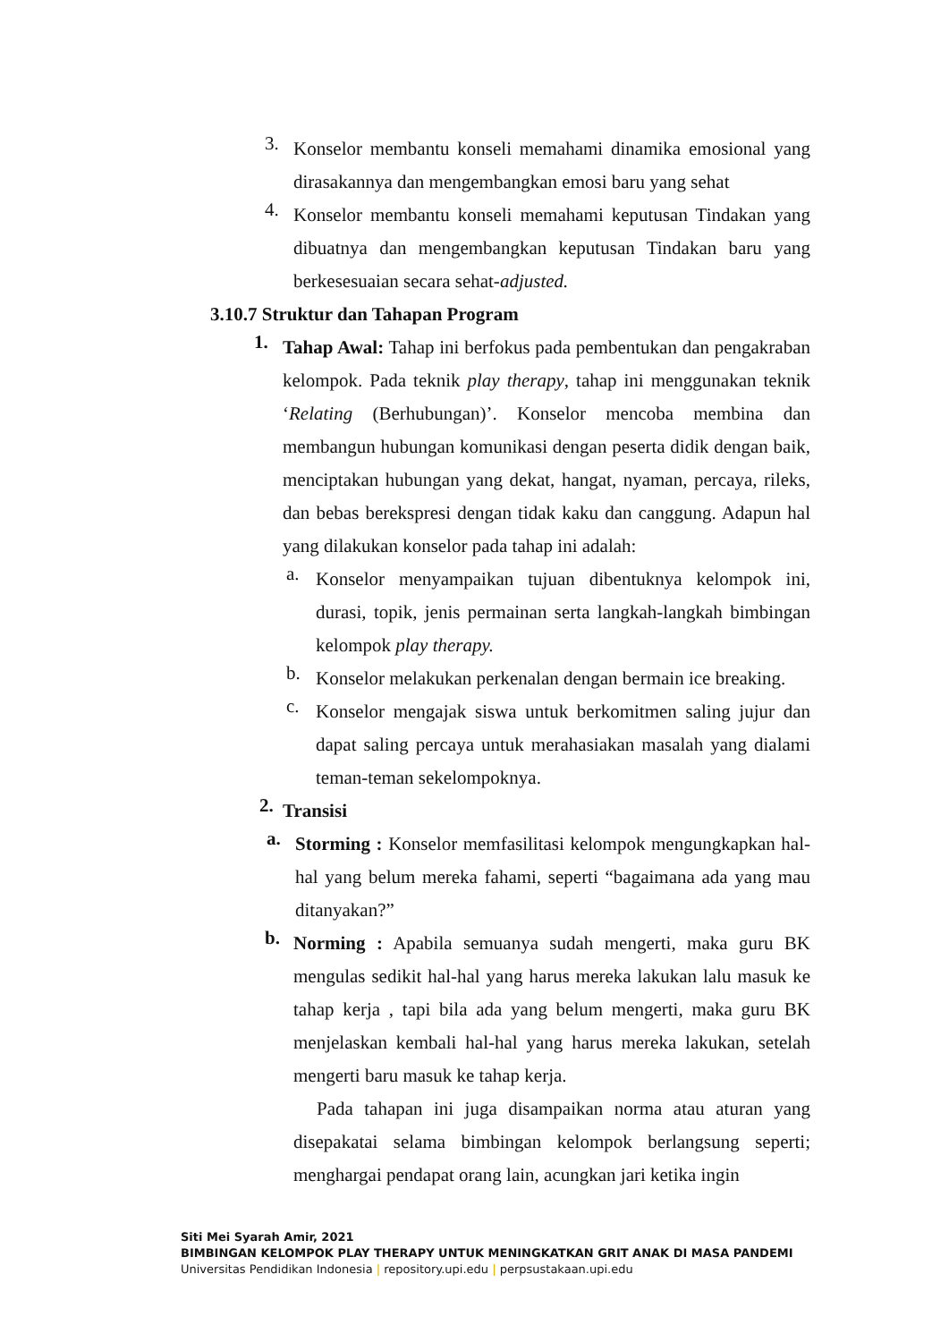3. Konselor membantu konseli memahami dinamika emosional yang dirasakannya dan mengembangkan emosi baru yang sehat
4. Konselor membantu konseli memahami keputusan Tindakan yang dibuatnya dan mengembangkan keputusan Tindakan baru yang berkesesuaian secara sehat-adjusted.
3.10.7 Struktur dan Tahapan Program
1. Tahap Awal: Tahap ini berfokus pada pembentukan dan pengakraban kelompok. Pada teknik play therapy, tahap ini menggunakan teknik ‘Relating (Berhubungan)’. Konselor mencoba membina dan membangun hubungan komunikasi dengan peserta didik dengan baik, menciptakan hubungan yang dekat, hangat, nyaman, percaya, rileks, dan bebas berekspresi dengan tidak kaku dan canggung. Adapun hal yang dilakukan konselor pada tahap ini adalah:
a. Konselor menyampaikan tujuan dibentuknya kelompok ini, durasi, topik, jenis permainan serta langkah-langkah bimbingan kelompok play therapy.
b. Konselor melakukan perkenalan dengan bermain ice breaking.
c. Konselor mengajak siswa untuk berkomitmen saling jujur dan dapat saling percaya untuk merahasiakan masalah yang dialami teman-teman sekelompoknya.
2. Transisi
a. Storming : Konselor memfasilitasi kelompok mengungkapkan hal-hal yang belum mereka fahami, seperti “bagaimana ada yang mau ditanyakan?”
b. Norming : Apabila semuanya sudah mengerti, maka guru BK mengulas sedikit hal-hal yang harus mereka lakukan lalu masuk ke tahap kerja , tapi bila ada yang belum mengerti, maka guru BK menjelaskan kembali hal-hal yang harus mereka lakukan, setelah mengerti baru masuk ke tahap kerja.
Pada tahapan ini juga disampaikan norma atau aturan yang disepakatai selama bimbingan kelompok berlangsung seperti; menghargai pendapat orang lain, acungkan jari ketika ingin
Siti Mei Syarah Amir, 2021
BIMBINGAN KELOMPOK PLAY THERAPY UNTUK MENINGKATKAN GRIT ANAK DI MASA PANDEMI
Universitas Pendidikan Indonesia | repository.upi.edu | perpsustakaan.upi.edu